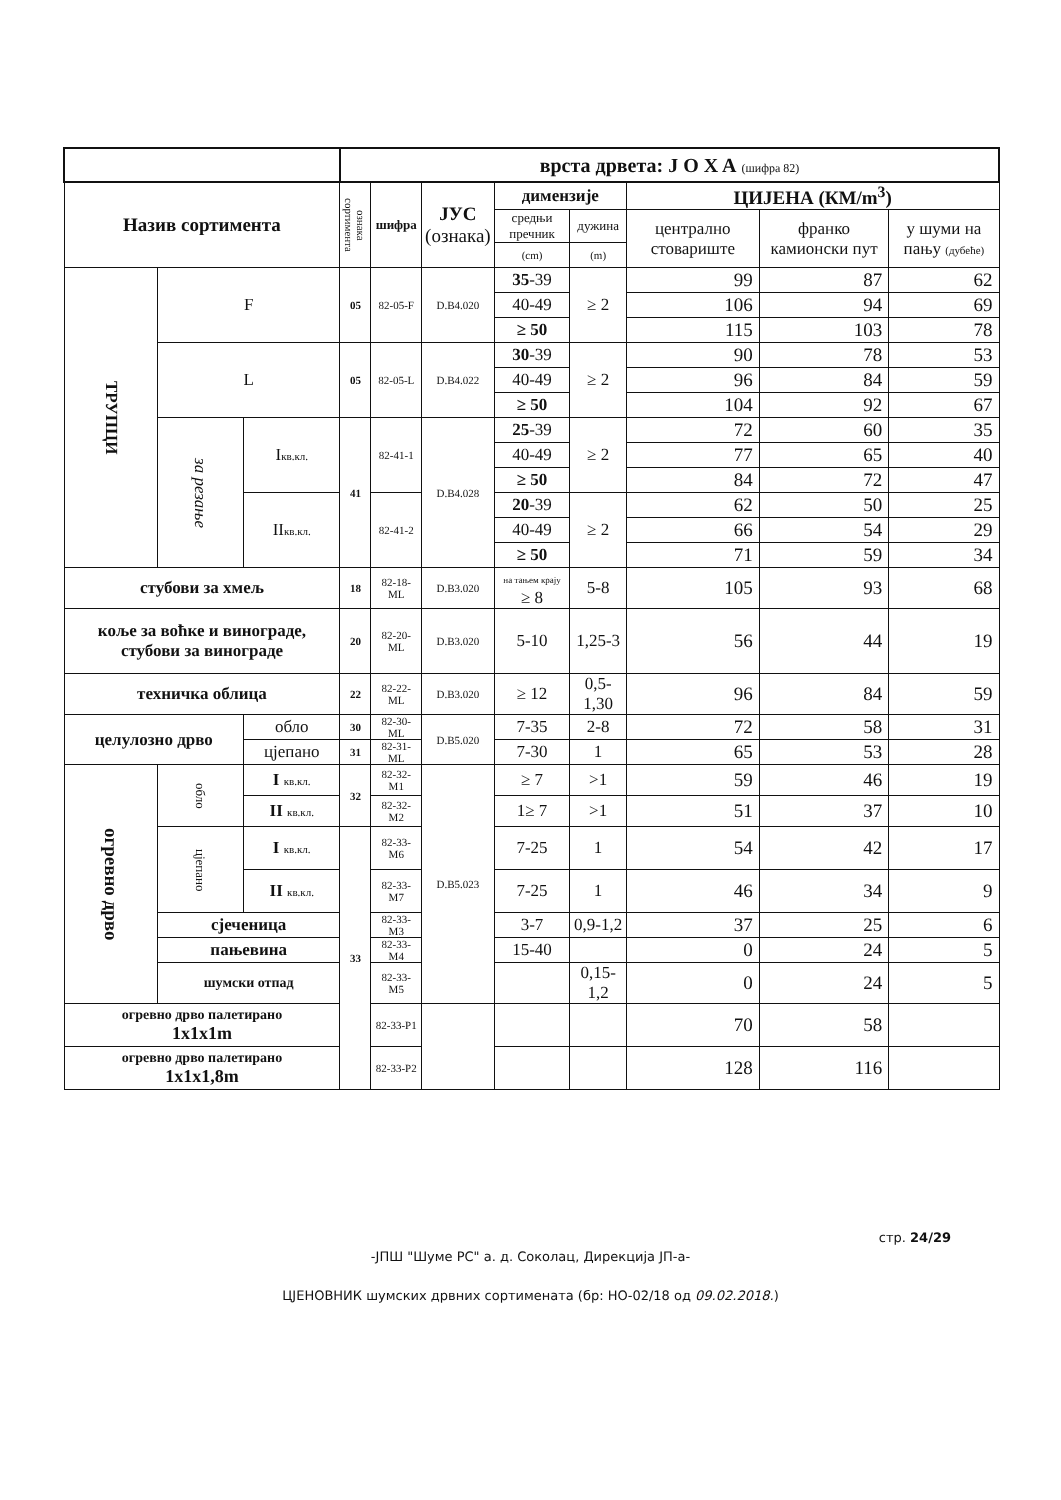| | | | врста дрвета: J O X A (шифра 82) | | | | | | | |
| Назив сортимента | | | ознака сортимента | шифра | ЈУС (ознака) | димензије | | ЦИЈЕНА (КМ/m<sup>3</sup>) | | |
| | | | | | | средњи пречник | дужина | централно стовариште | франко камионски пут | у шуми на пању (дубеће) |
| | | | | | | (cm) | (m) | | | |
| ТРУПЦИ | F | | 05 | 82-05-F | D.B4.020 | 35 -39 | ≥ 2 | 99 | 87 | 62 |
| | | | | | | 40-49 | | 106 | 94 | 69 |
| | | | | | | ≥ 50 | | 115 | 103 | 78 |
| | L | | 05 | 82-05-L | D.B4.022 | 30 -39 | ≥ 2 | 90 | 78 | 53 |
| | | | | | | 40-49 | | 96 | 84 | 59 |
| | | | | | | ≥ 50 | | 104 | 92 | 67 |
| | за резање | I кв.кл. | 41 | 82-41-1 | D.B4.028 | 25 -39 | ≥ 2 | 72 | 60 | 35 |
| | | | | | | 40-49 | | 77 | 65 | 40 |
| | | | | | | ≥ 50 | | 84 | 72 | 47 |
| | | II кв.кл. | | 82-41-2 | | 20 -39 | ≥ 2 | 62 | 50 | 25 |
| | | | | | | 40-49 | | 66 | 54 | 29 |
| | | | | | | ≥ 50 | | 71 | 59 | 34 |
| стубови за хмељ | | | 18 | 82-18-ML | D.B3.020 | на тањем крају ≥ 8 | 5-8 | 105 | 93 | 68 |
| коље за воћке и винограде, стубови за винограде | | | 20 | 82-20-ML | D.B3.020 | 5-10 | 1,25-3 | 56 | 44 | 19 |
| техничка облица | | | 22 | 82-22-ML | D.B3.020 | ≥ 12 | 0,5-1,30 | 96 | 84 | 59 |
| целулозно дрво | | обло | 30 | 82-30-ML | D.B5.020 | 7-35 | 2-8 | 72 | 58 | 31 |
| | | цјепано | 31 | 82-31-ML | | 7-30 | 1 | 65 | 53 | 28 |
| огревно дрво | обло | I кв.кл. | 32 | 82-32-M1 | D.B5.023 | ≥ 7 | >1 | 59 | 46 | 19 |
| | | II кв.кл. | | 82-32-M2 | | 1≥ 7 | >1 | 51 | 37 | 10 |
| | цјепано | I кв.кл. | 33 | 82-33-M6 | | 7-25 | 1 | 54 | 42 | 17 |
| | | II кв.кл. | | 82-33-M7 | | 7-25 | 1 | 46 | 34 | 9 |
| | сјеченица | | | 82-33-M3 | | 3-7 | 0,9-1,2 | 37 | 25 | 6 |
| | пањевина | | | 82-33-M4 | | 15-40 | | 0 | 24 | 5 |
| | шумски отпад | | | 82-33-M5 | | | 0,15-1,2 | 0 | 24 | 5 |
| огревно дрво палетирано 1x1x1m | | | | 82-33-P1 | | | | 70 | 58 | |
| огревно дрво палетирано 1x1x1,8m | | | | 82-33-P2 | | | | 128 | 116 | |
стр. 24/29
-ЈПШ "Шуме РС" а. д. Соколац, Дирекција ЈП-а-
ЦЈЕНОВНИК шумских дрвних сортимената (бр: НО-02/18 од 09.02.2018.)